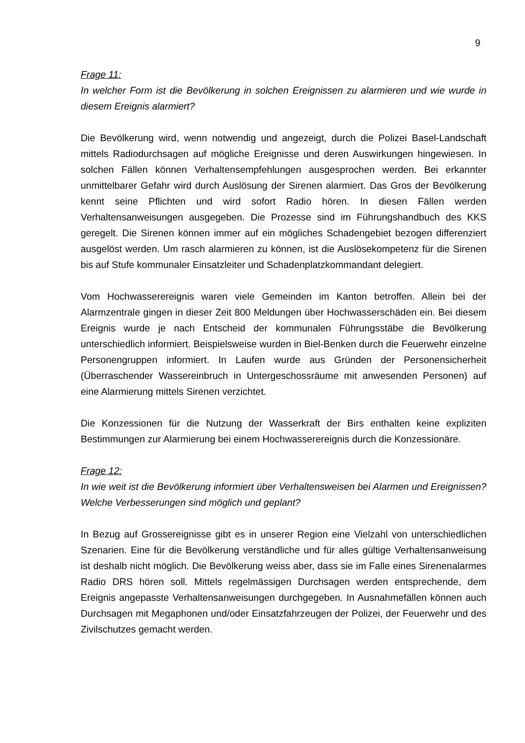9
Frage 11:
In welcher Form ist die Bevölkerung in solchen Ereignissen zu alarmieren und wie wurde in diesem Ereignis alarmiert?
Die Bevölkerung wird, wenn notwendig und angezeigt, durch die Polizei Basel-Landschaft mittels Radiodurchsagen auf mögliche Ereignisse und deren Auswirkungen hingewiesen. In solchen Fällen können Verhaltensempfehlungen ausgesprochen werden. Bei erkannter unmittelbarer Gefahr wird durch Auslösung der Sirenen alarmiert. Das Gros der Bevölkerung kennt seine Pflichten und wird sofort Radio hören. In diesen Fällen werden Verhaltensanweisungen ausgegeben. Die Prozesse sind im Führungshandbuch des KKS geregelt. Die Sirenen können immer auf ein mögliches Schadengebiet bezogen differenziert ausgelöst werden. Um rasch alarmieren zu können, ist die Auslösekompetenz für die Sirenen bis auf Stufe kommunaler Einsatzleiter und Schadenplatzkommandant delegiert.
Vom Hochwasserereignis waren viele Gemeinden im Kanton betroffen. Allein bei der Alarmzentrale gingen in dieser Zeit 800 Meldungen über Hochwasserschäden ein. Bei diesem Ereignis wurde je nach Entscheid der kommunalen Führungsstäbe die Bevölkerung unterschiedlich informiert. Beispielsweise wurden in Biel-Benken durch die Feuerwehr einzelne Personengruppen informiert. In Laufen wurde aus Gründen der Personensicherheit (Überraschender Wassereinbruch in Untergeschossräume mit anwesenden Personen) auf eine Alarmierung mittels Sirenen verzichtet.
Die Konzessionen für die Nutzung der Wasserkraft der Birs enthalten keine expliziten Bestimmungen zur Alarmierung bei einem Hochwasserereignis durch die Konzessionäre.
Frage 12:
In wie weit ist die Bevölkerung informiert über Verhaltensweisen bei Alarmen und Ereignissen? Welche Verbesserungen sind möglich und geplant?
In Bezug auf Grossereignisse gibt es in unserer Region eine Vielzahl von unterschiedlichen Szenarien. Eine für die Bevölkerung verständliche und für alles gültige Verhaltensanweisung ist deshalb nicht möglich. Die Bevölkerung weiss aber, dass sie im Falle eines Sirenenalarmes Radio DRS hören soll. Mittels regelmässigen Durchsagen werden entsprechende, dem Ereignis angepasste Verhaltensanweisungen durchgegeben. In Ausnahmefällen können auch Durchsagen mit Megaphonen und/oder Einsatzfahrzeugen der Polizei, der Feuerwehr und des Zivilschutzes gemacht werden.